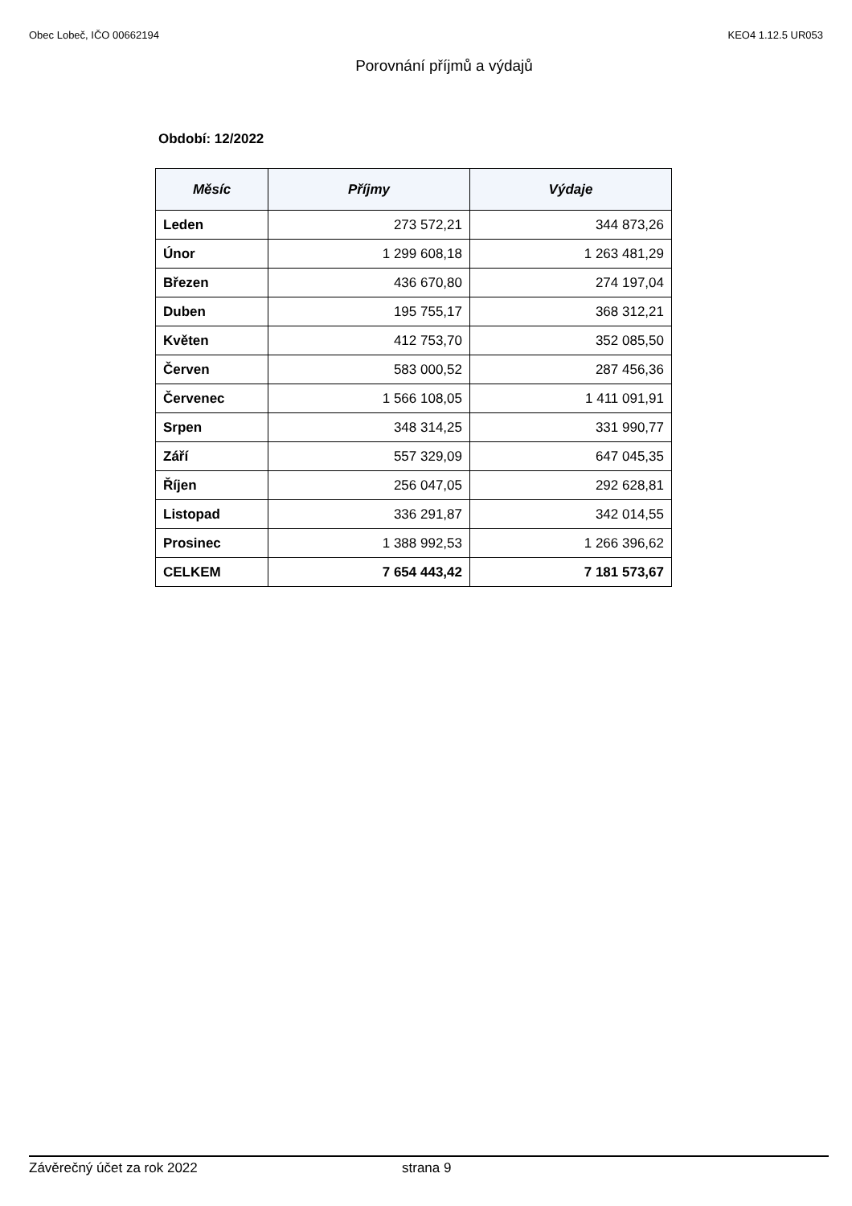Obec Lobeč, IČO 00662194 KEO4 1.12.5 UR053
Porovnání příjmů a výdajů
Období: 12/2022
| Měsíc | Příjmy | Výdaje |
| --- | --- | --- |
| Leden | 273 572,21 | 344 873,26 |
| Únor | 1 299 608,18 | 1 263 481,29 |
| Březen | 436 670,80 | 274 197,04 |
| Duben | 195 755,17 | 368 312,21 |
| Květen | 412 753,70 | 352 085,50 |
| Červen | 583 000,52 | 287 456,36 |
| Červenec | 1 566 108,05 | 1 411 091,91 |
| Srpen | 348 314,25 | 331 990,77 |
| Září | 557 329,09 | 647 045,35 |
| Říjen | 256 047,05 | 292 628,81 |
| Listopad | 336 291,87 | 342 014,55 |
| Prosinec | 1 388 992,53 | 1 266 396,62 |
| CELKEM | 7 654 443,42 | 7 181 573,67 |
Závěrečný účet za rok 2022 strana 9